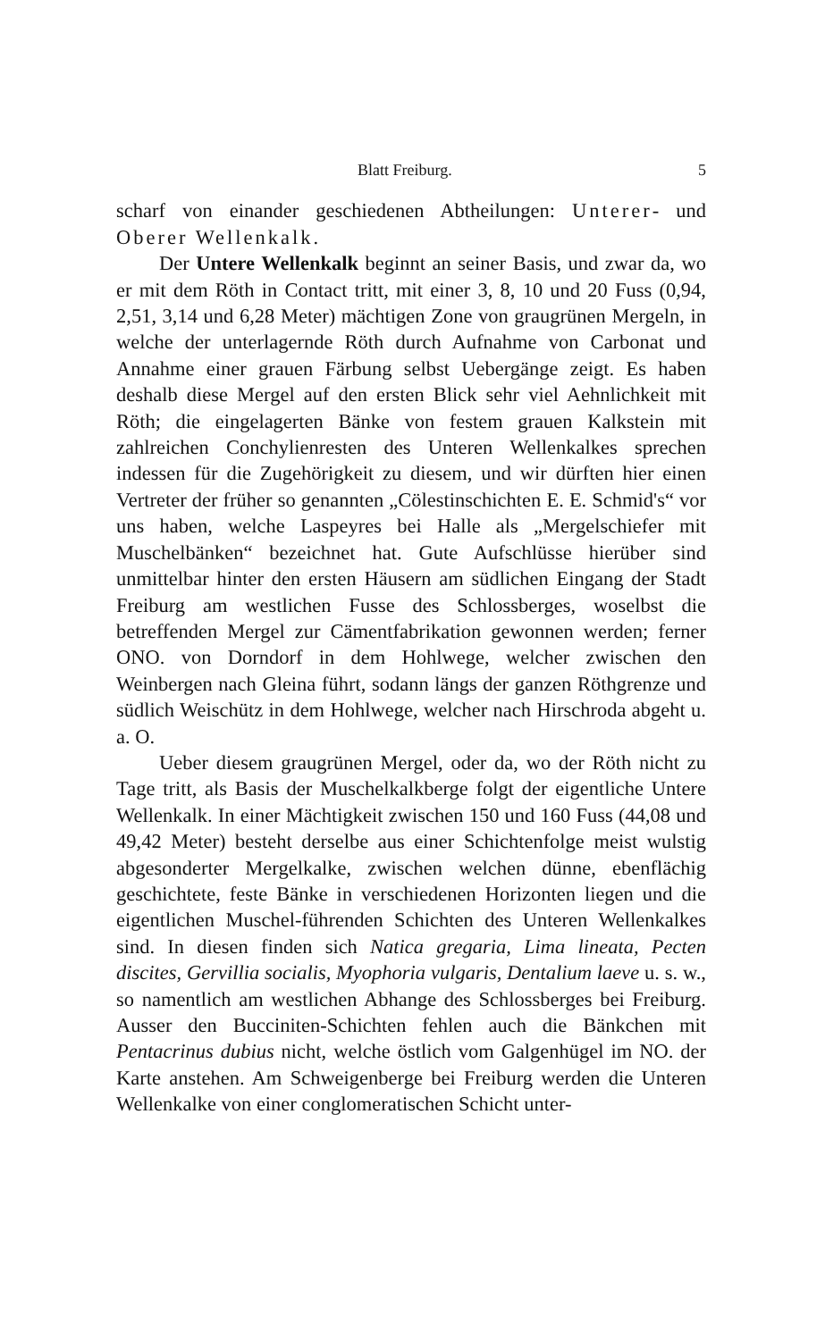Blatt Freiburg. 5
scharf von einander geschiedenen Abtheilungen: Unterer- und Oberer Wellenkalk.
Der Untere Wellenkalk beginnt an seiner Basis, und zwar da, wo er mit dem Röth in Contact tritt, mit einer 3, 8, 10 und 20 Fuss (0,94, 2,51, 3,14 und 6,28 Meter) mächtigen Zone von graugrünen Mergeln, in welche der unterlagernde Röth durch Aufnahme von Carbonat und Annahme einer grauen Färbung selbst Uebergänge zeigt. Es haben deshalb diese Mergel auf den ersten Blick sehr viel Aehnlichkeit mit Röth; die eingelagerten Bänke von festem grauen Kalkstein mit zahlreichen Conchylienresten des Unteren Wellenkalkes sprechen indessen für die Zugehörigkeit zu diesem, und wir dürften hier einen Vertreter der früher so genannten „Cölestinschichten E. E. Schmid's“ vor uns haben, welche Laspeyres bei Halle als „Mergelschiefer mit Muschelbänken“ bezeichnet hat. Gute Aufschlüsse hierüber sind unmittelbar hinter den ersten Häusern am südlichen Eingang der Stadt Freiburg am westlichen Fusse des Schlossberges, woselbst die betreffenden Mergel zur Cämentfabrikation gewonnen werden; ferner ONO. von Dorndorf in dem Hohlwege, welcher zwischen den Weinbergen nach Gleina führt, sodann längs der ganzen Röthgrenze und südlich Weischütz in dem Hohlwege, welcher nach Hirschroda abgeht u. a. O.
Ueber diesem graugrünen Mergel, oder da, wo der Röth nicht zu Tage tritt, als Basis der Muschelkalkberge folgt der eigentliche Untere Wellenkalk. In einer Mächtigkeit zwischen 150 und 160 Fuss (44,08 und 49,42 Meter) besteht derselbe aus einer Schichtenfolge meist wulstig abgesonderter Mergelkalke, zwischen welchen dünne, ebenflächig geschichtete, feste Bänke in verschiedenen Horizonten liegen und die eigentlichen Muschel-führenden Schichten des Unteren Wellenkalkes sind. In diesen finden sich Natica gregaria, Lima lineata, Pecten discites, Gervillia socialis, Myophoria vulgaris, Dentalium laeve u. s. w., so namentlich am westlichen Abhange des Schlossberges bei Freiburg. Ausser den Bucciniten-Schichten fehlen auch die Bänkchen mit Pentacrinus dubius nicht, welche östlich vom Galgenhügel im NO. der Karte anstehen. Am Schweigenberge bei Freiburg werden die Unteren Wellenkalke von einer conglomeratischen Schicht unter-